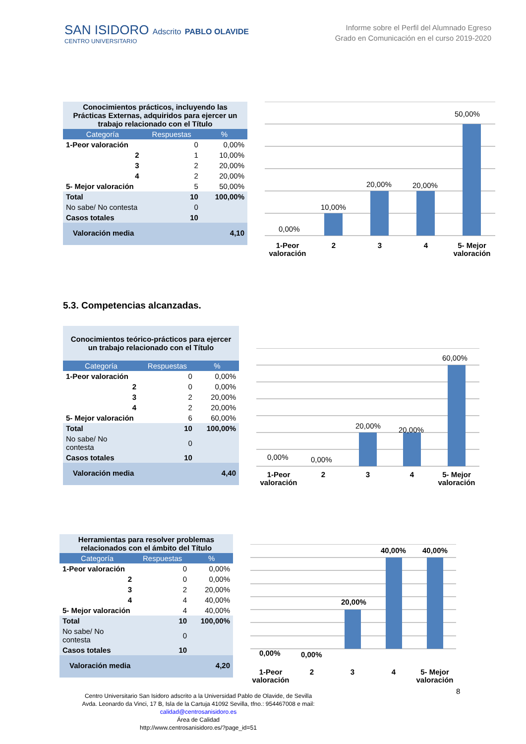SAN ISIDORO Adscrito PABLO OLAVIDE
CENTRO UNIVERSITARIO
Informe sobre el Perfil del Alumnado Egreso
Grado en Comunicación en el curso 2019-2020
| Conocimientos prácticos, incluyendo las Prácticas Externas, adquiridos para ejercer un trabajo relacionado con el Título | | |
| Categoría | Respuestas | % |
| 1-Peor valoración | 0 | 0,00% |
| 2 | 1 | 10,00% |
| 3 | 2 | 20,00% |
| 4 | 2 | 20,00% |
| 5- Mejor valoración | 5 | 50,00% |
| Total | 10 | 100,00% |
| No sabe/ No contesta | 0 | |
| Casos totales | 10 | |
| Valoración media | | 4,10 |
0,00%
10,00%
20,00%
20,00%
50,00%
1-Peor
valoración
2
3
4
5- Mejor
valoración
5.3. Competencias alcanzadas.
| Conocimientos teórico-prácticos para ejercer un trabajo relacionado con el Título | | |
| Categoría | Respuestas | % |
| 1-Peor valoración | 0 | 0,00% |
| 2 | 0 | 0,00% |
| 3 | 2 | 20,00% |
| 4 | 2 | 20,00% |
| 5- Mejor valoración | 6 | 60,00% |
| Total | 10 | 100,00% |
| No sabe/ No contesta | 0 | |
| Casos totales | 10 | |
| Valoración media | | 4,40 |
0,00%
0,00%
20,00%
20,00%
60,00%
1-Peor
valoración
2
3
4
5- Mejor
valoración
| Herramientas para resolver problemas relacionados con el ámbito del Título | | |
| Categoría | Respuestas | % |
| 1-Peor valoración | 0 | 0,00% |
| 2 | 0 | 0,00% |
| 3 | 2 | 20,00% |
| 4 | 4 | 40,00% |
| 5- Mejor valoración | 4 | 40,00% |
| Total | 10 | 100,00% |
| No sabe/ No contesta | 0 | |
| Casos totales | 10 | |
| Valoración media | | 4,20 |
0,00%
0,00%
20,00%
40,00%
40,00%
1-Peor
valoración
2
3
4
5- Mejor
valoración
8
Centro Universitario San Isidoro adscrito a la Universidad Pablo de Olavide, de Sevilla
Avda. Leonardo da Vinci, 17 B, Isla de la Cartuja 41092 Sevilla, tfno.: 954467008 e mail:
calidad@centrosanisidoro.es
Área de Calidad
http://www.centrosanisidoro.es/?page_id=51